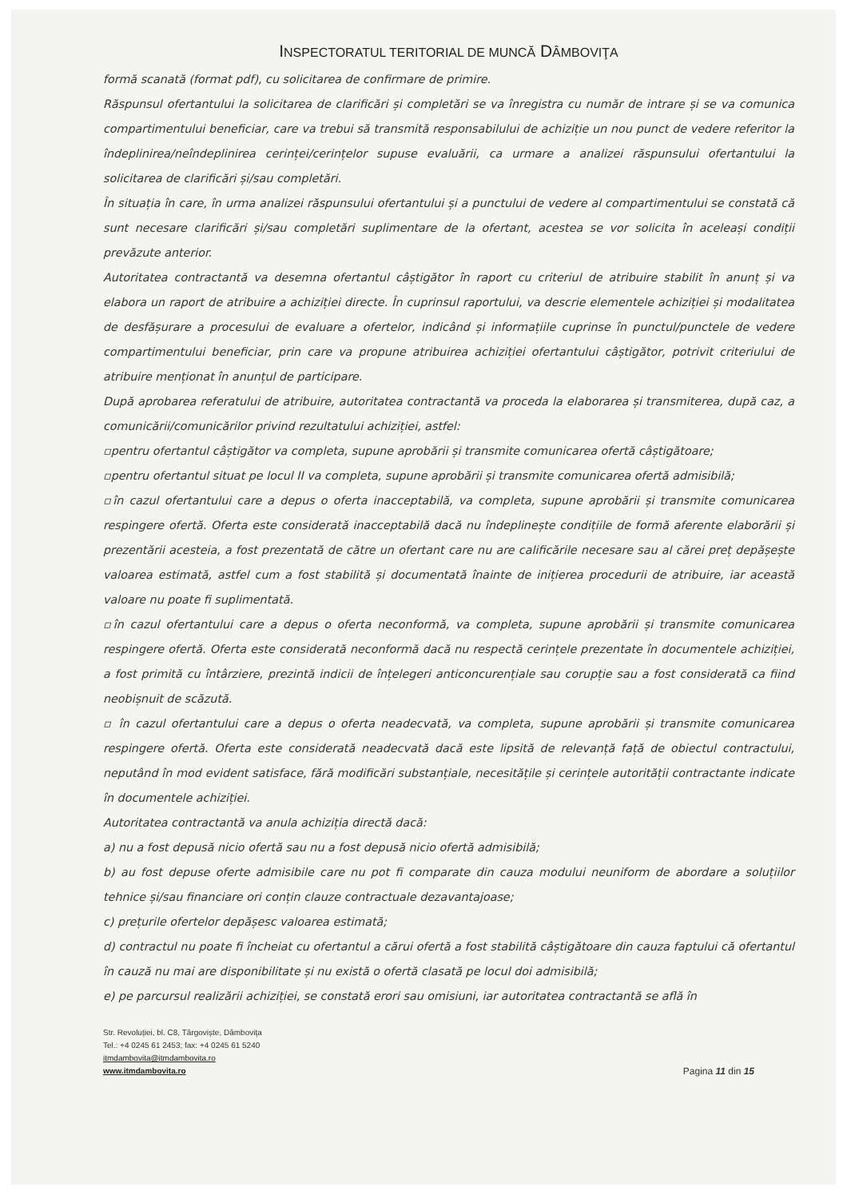INSPECTORATUL TERITORIAL DE MUNCĂ DÂMBOVIŢA
formă scanată (format pdf), cu solicitarea de confirmare de primire.
Răspunsul ofertantului la solicitarea de clarificări și completări se va înregistra cu număr de intrare și se va comunica compartimentului beneficiar, care va trebui să transmită responsabilului de achiziție un nou punct de vedere referitor la îndeplinirea/neîndeplinirea cerinței/cerințelor supuse evaluării, ca urmare a analizei răspunsului ofertantului la solicitarea de clarificări și/sau completări.
În situația în care, în urma analizei răspunsului ofertantului și a punctului de vedere al compartimentului se constată că sunt necesare clarificări și/sau completări suplimentare de la ofertant, acestea se vor solicita în aceleași condiții prevăzute anterior.
Autoritatea contractantă va desemna ofertantul câștigător în raport cu criteriul de atribuire stabilit în anunț și va elabora un raport de atribuire a achiziției directe. În cuprinsul raportului, va descrie elementele achiziției și modalitatea de desfășurare a procesului de evaluare a ofertelor, indicând și informațiile cuprinse în punctul/punctele de vedere compartimentului beneficiar, prin care va propune atribuirea achiziției ofertantului câștigător, potrivit criteriului de atribuire menționat în anunțul de participare.
După aprobarea referatului de atribuire, autoritatea contractantă va proceda la elaborarea și transmiterea, după caz, a comunicării/comunicărilor privind rezultatului achiziției, astfel:
▫pentru ofertantul câștigător va completa, supune aprobării și transmite comunicarea ofertă câștigătoare;
▫pentru ofertantul situat pe locul II va completa, supune aprobării și transmite comunicarea ofertă admisibilă;
▫în cazul ofertantului care a depus o oferta inacceptabilă, va completa, supune aprobării și transmite comunicarea respingere ofertă. Oferta este considerată inacceptabilă dacă nu îndeplinește condițiile de formă aferente elaborării și prezentării acesteia, a fost prezentată de către un ofertant care nu are calificările necesare sau al cărei preț depășește valoarea estimată, astfel cum a fost stabilită și documentată înainte de inițierea procedurii de atribuire, iar această valoare nu poate fi suplimentată.
▫în cazul ofertantului care a depus o oferta neconformă, va completa, supune aprobării și transmite comunicarea respingere ofertă. Oferta este considerată neconformă dacă nu respectă cerințele prezentate în documentele achiziției, a fost primită cu întârziere, prezintă indicii de înțelegeri anticoncurențiale sau corupție sau a fost considerată ca fiind neobișnuit de scăzută.
▫ în cazul ofertantului care a depus o oferta neadecvată, va completa, supune aprobării și transmite comunicarea respingere ofertă. Oferta este considerată neadecvată dacă este lipsită de relevanță față de obiectul contractului, neputând în mod evident satisface, fără modificări substanțiale, necesitățile și cerințele autorității contractante indicate în documentele achiziției.
Autoritatea contractantă va anula achiziția directă dacă:
a) nu a fost depusă nicio ofertă sau nu a fost depusă nicio ofertă admisibilă;
b) au fost depuse oferte admisibile care nu pot fi comparate din cauza modului neuniform de abordare a soluțiilor tehnice și/sau financiare ori conțin clauze contractuale dezavantajoase;
c) prețurile ofertelor depășesc valoarea estimată;
d) contractul nu poate fi încheiat cu ofertantul a cărui ofertă a fost stabilită câștigătoare din cauza faptului că ofertantul în cauză nu mai are disponibilitate și nu există o ofertă clasată pe locul doi admisibilă;
e) pe parcursul realizării achiziției, se constată erori sau omisiuni, iar autoritatea contractantă se află în
Str. Revoluției, bl. C8, Târgoviște, Dâmbovița
Tel.: +4 0245 61 2453; fax: +4 0245 61 5240
itmdambovita@itmdambovita.ro
www.itmdambovita.ro
Pagina 11 din 15